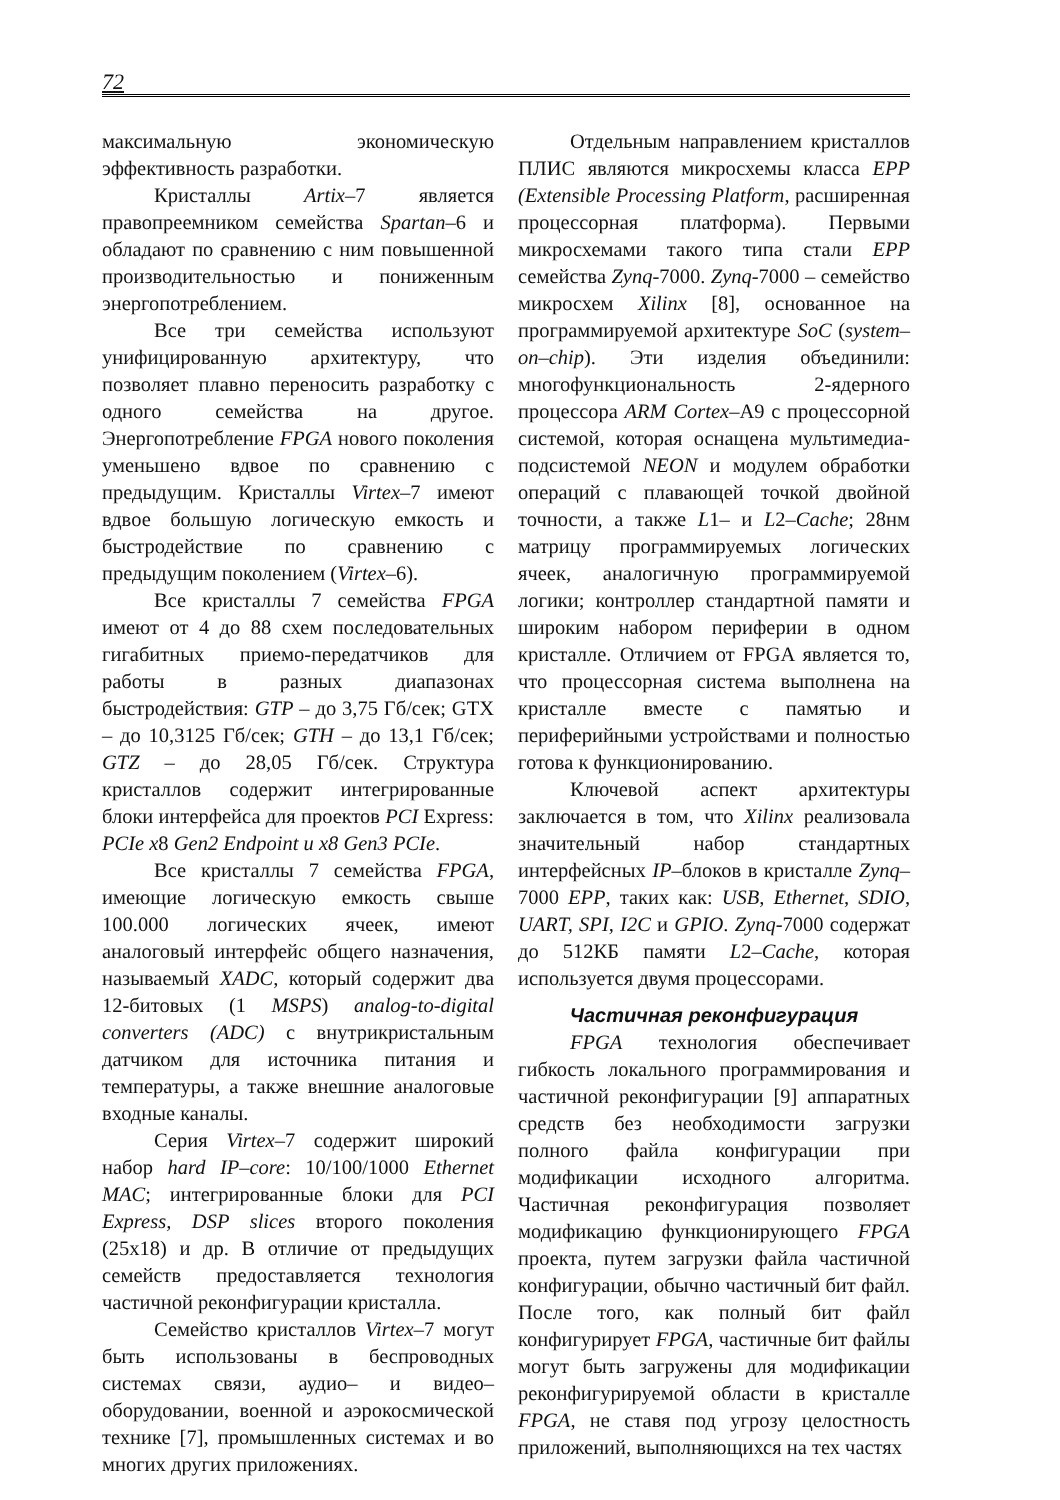72
максимальную экономическую эффективность разработки.
Кристаллы Artix–7 является правопреемником семейства Spartan–6 и обладают по сравнению с ним повышенной производительностью и пониженным энергопотреблением.
Все три семейства используют унифицированную архитектуру, что позволяет плавно переносить разработку с одного семейства на другое. Энергопотребление FPGA нового поколения уменьшено вдвое по сравнению с предыдущим. Кристаллы Virtex–7 имеют вдвое большую логическую емкость и быстродействие по сравнению с предыдущим поколением (Virtex–6).
Все кристаллы 7 семейства FPGA имеют от 4 до 88 схем последовательных гигабитных приемо-передатчиков для работы в разных диапазонах быстродействия: GTP – до 3,75 Гб/сек; GTX – до 10,3125 Гб/сек; GTH – до 13,1 Гб/сек; GTZ – до 28,05 Гб/сек. Структура кристаллов содержит интегрированные блоки интерфейса для проектов PCI Express: PCIe x8 Gen2 Endpoint и x8 Gen3 PCIe.
Все кристаллы 7 семейства FPGA, имеющие логическую емкость свыше 100.000 логических ячеек, имеют аналоговый интерфейс общего назначения, называемый XADC, который содержит два 12-битовых (1 MSPS) analog-to-digital converters (ADC) с внутрикристальным датчиком для источника питания и температуры, а также внешние аналоговые входные каналы.
Серия Virtex–7 содержит широкий набор hard IP–core: 10/100/1000 Ethernet MAC; интегрированные блоки для PCI Express, DSP slices второго поколения (25x18) и др. В отличие от предыдущих семейств предоставляется технология частичной реконфигурации кристалла.
Семейство кристаллов Virtex–7 могут быть использованы в беспроводных системах связи, аудио– и видео–оборудовании, военной и аэрокосмической технике [7], промышленных системах и во многих других приложениях.
Отдельным направлением кристаллов ПЛИС являются микросхемы класса EPP (Extensible Processing Platform, расширенная процессорная платформа). Первыми микросхемами такого типа стали EPP семейства Zynq-7000. Zynq-7000 – семейство микросхем Xilinx [8], основанное на программируемой архитектуре SoC (system–on–chip). Эти изделия объединили: многофункциональность 2-ядерного процессора ARM Cortex–A9 с процессорной системой, которая оснащена мультимедиа-подсистемой NEON и модулем обработки операций с плавающей точкой двойной точности, а также L1– и L2–Cache; 28нм матрицу программируемых логических ячеек, аналогичную программируемой логики; контроллер стандартной памяти и широким набором периферии в одном кристалле. Отличием от FPGA является то, что процессорная система выполнена на кристалле вместе с памятью и периферийными устройствами и полностью готова к функционированию.
Ключевой аспект архитектуры заключается в том, что Xilinx реализовала значительный набор стандартных интерфейсных IP–блоков в кристалле Zynq–7000 EPP, таких как: USB, Ethernet, SDIO, UART, SPI, I2C и GPIO. Zynq-7000 содержат до 512КБ памяти L2–Cache, которая используется двумя процессорами.
Частичная реконфигурация
FPGA технология обеспечивает гибкость локального программирования и частичной реконфигурации [9] аппаратных средств без необходимости загрузки полного файла конфигурации при модификации исходного алгоритма. Частичная реконфигурация позволяет модификацию функционирующего FPGA проекта, путем загрузки файла частичной конфигурации, обычно частичный бит файл. После того, как полный бит файл конфигурирует FPGA, частичные бит файлы могут быть загружены для модификации реконфигурируемой области в кристалле FPGA, не ставя под угрозу целостность приложений, выполняющихся на тех частях